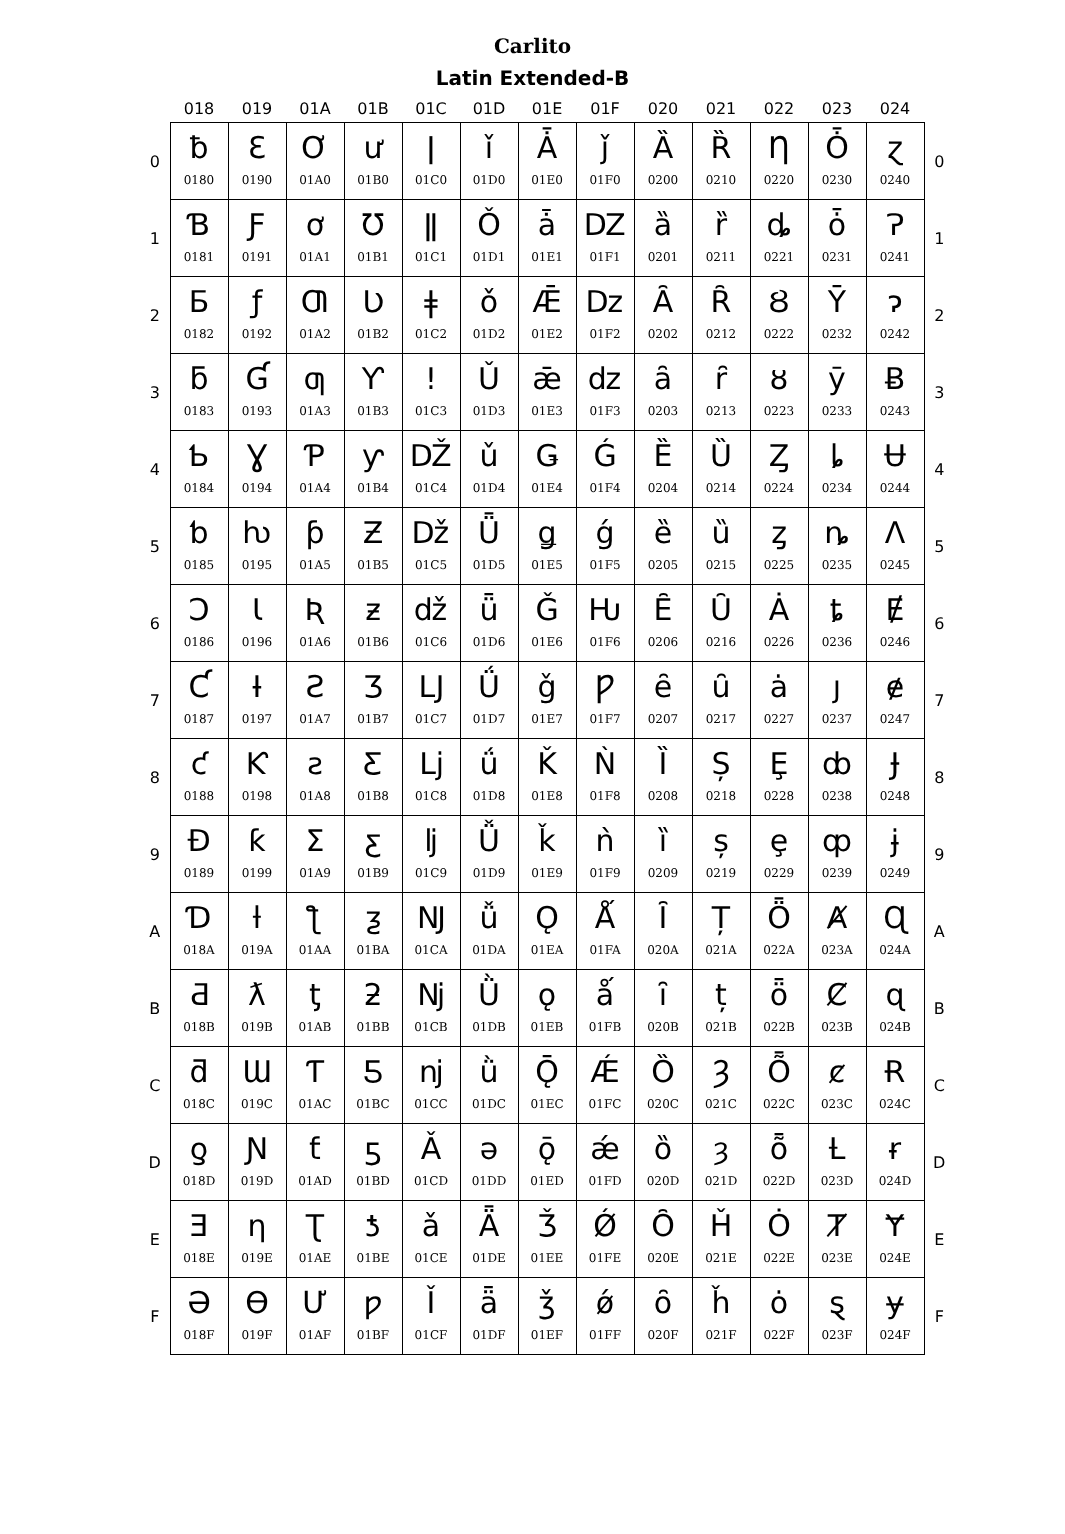Carlito
Latin Extended-B
| | 018 | 019 | 01A | 01B | 01C | 01D | 01E | 01F | 020 | 021 | 022 | 023 | 024 | |
| --- | --- | --- | --- | --- | --- | --- | --- | --- | --- | --- | --- | --- | --- | --- |
| 0 | ƀ 0180 | Ɛ 0190 | Ơ 01A0 | ư 01B0 | ǀ 01C0 | ǐ 01D0 | Ǡ 01E0 | ǰ 01F0 | Ȁ 0200 | Ȑ 0210 | Ƞ 0220 | Ȱ 0230 | ɀ 0240 | 0 |
| 1 | Ɓ 0181 | Ƒ 0191 | ơ 01A1 | Ʊ 01B1 | ǁ 01C1 | Ǒ 01D1 | ǡ 01E1 | Ǳ 01F1 | ȁ 0201 | ȑ 0211 | ȡ 0221 | ȱ 0231 | Ɂ 0241 | 1 |
| 2 | Ƃ 0182 | ƒ 0192 | Ƣ 01A2 | Ʋ 01B2 | ǂ 01C2 | ǒ 01D2 | Ǣ 01E2 | ǲ 01F2 | Ȃ 0202 | Ȓ 0212 | Ȣ 0222 | Ȳ 0232 | ɂ 0242 | 2 |
| 3 | ƃ 0183 | Ɠ 0193 | ƣ 01A3 | Ƴ 01B3 | ǃ 01C3 | Ǔ 01D3 | ǣ 01E3 | ǳ 01F3 | ȃ 0203 | ȓ 0213 | ȣ 0223 | ȳ 0233 | Ƀ 0243 | 3 |
| 4 | Ƅ 0184 | Ɣ 0194 | Ƥ 01A4 | ƴ 01B4 | Ǆ 01C4 | ǔ 01D4 | Ǥ 01E4 | Ǵ 01F4 | Ȅ 0204 | Ȕ 0214 | Ȥ 0224 | ȴ 0234 | Ʉ 0244 | 4 |
| 5 | ƅ 0185 | ƕ 0195 | ƥ 01A5 | Ƶ 01B5 | ǅ 01C5 | Ǖ 01D5 | ǥ 01E5 | ǵ 01F5 | ȅ 0205 | ȕ 0215 | ȥ 0225 | ȵ 0235 | Ʌ 0245 | 5 |
| 6 | Ɔ 0186 | Ɩ 0196 | Ʀ 01A6 | ƶ 01B6 | ǆ 01C6 | ǖ 01D6 | Ǧ 01E6 | Ƕ 01F6 | Ȇ 0206 | Ȗ 0216 | Ȧ 0226 | ȶ 0236 | Ɇ 0246 | 6 |
| 7 | Ƈ 0187 | Ɨ 0197 | Ƨ 01A7 | Ʒ 01B7 | Ǉ 01C7 | Ǘ 01D7 | ǧ 01E7 | Ƿ 01F7 | ȇ 0207 | ȗ 0217 | ȧ 0227 | ȷ 0237 | ɇ 0247 | 7 |
| 8 | ƈ 0188 | Ƙ 0198 | ƨ 01A8 | Ƹ 01B8 | ǈ 01C8 | ǘ 01D8 | Ǩ 01E8 | Ǹ 01F8 | Ȉ 0208 | Ș 0218 | Ȩ 0228 | ȸ 0238 | Ɉ 0248 | 8 |
| 9 | Ɖ 0189 | ƙ 0199 | Ʃ 01A9 | ƹ 01B9 | ǉ 01C9 | Ǚ 01D9 | ǩ 01E9 | ǹ 01F9 | ȉ 0209 | ș 0219 | ȩ 0229 | ȹ 0239 | ɉ 0249 | 9 |
| A | Ɗ 018A | ƚ 019A | ƪ 01AA | ƺ 01BA | Ǌ 01CA | ǚ 01DA | Ǫ 01EA | Ǻ 01FA | Ȋ 020A | Ț 021A | Ȫ 022A | Ⱥ 023A | Ɋ 024A | A |
| B | Ƌ 018B | ƛ 019B | ƫ 01AB | ƻ 01BB | ǋ 01CB | Ǜ 01DB | ǫ 01EB | ǻ 01FB | ȋ 020B | ț 021B | ȫ 022B | Ȼ 023B | ɋ 024B | B |
| C | ƌ 018C | Ɯ 019C | Ƭ 01AC | Ƽ 01BC | ǌ 01CC | ǜ 01DC | Ǭ 01EC | Ǽ 01FC | Ȍ 020C | Ȝ 021C | Ȭ 022C | ȼ 023C | Ɍ 024C | C |
| D | ƍ 018D | Ɲ 019D | ƭ 01AD | ƽ 01BD | Ǎ 01CD | ǝ 01DD | ǭ 01ED | ǽ 01FD | ȍ 020D | ȝ 021D | ȭ 022D | Ƚ 023D | ɍ 024D | D |
| E | Ǝ 018E | ƞ 019E | Ʈ 01AE | ƾ 01BE | ǎ 01CE | Ǟ 01DE | Ǯ 01EE | Ǿ 01FE | Ȏ 020E | Ȟ 021E | Ȯ 022E | Ⱦ 023E | Ɏ 024E | E |
| F | Ə 018F | Ɵ 019F | Ư 01AF | ƿ 01BF | Ǐ 01CF | ǟ 01DF | ǯ 01EF | ǿ 01FF | ȏ 020F | ȟ 021F | ȯ 022F | ȿ 023F | ɏ 024F | F |